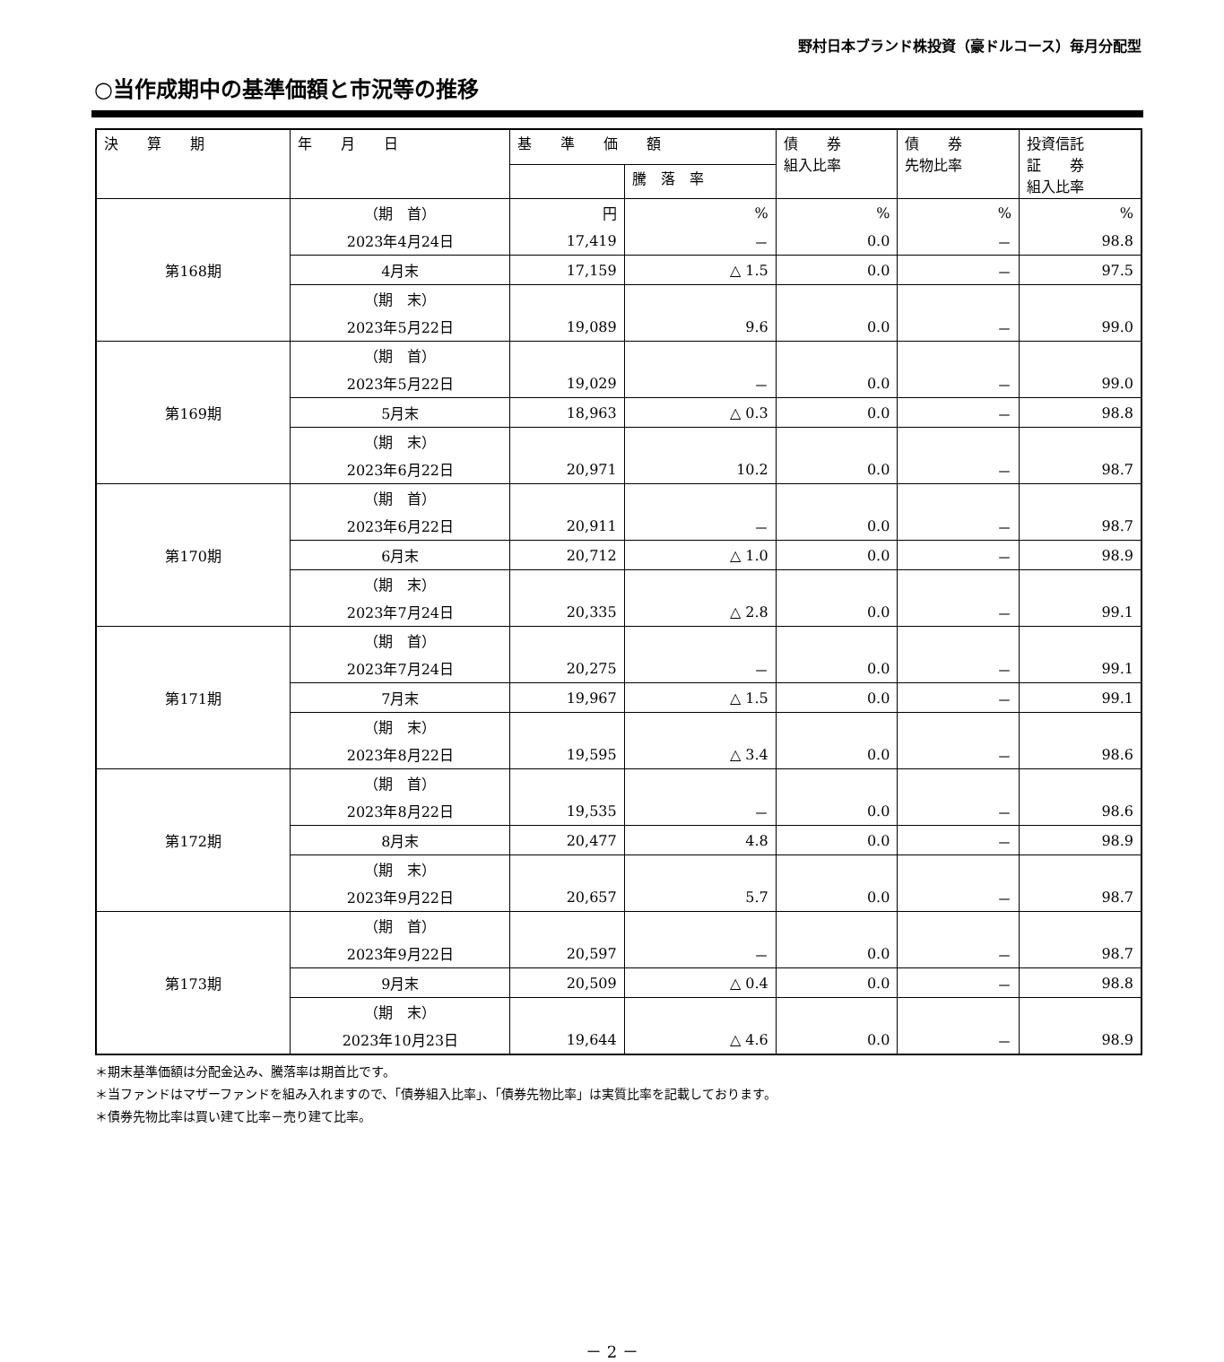野村日本ブランド株投資（豪ドルコース）毎月分配型
○当作成期中の基準価額と市況等の推移
| 決 算 期 | 年 月 日 | 基 準 価 額 | | 債 券 組入比率 | 債 券 先物比率 | 投資信託 証 券 組入比率 |
| --- | --- | --- | --- | --- | --- | --- |
| | | | 騰 落 率 | | | |
| 第168期 | （期 首） | 円 | % | % | % | % |
| | 2023年4月24日 | 17,419 | － | 0.0 | － | 98.8 |
| | 4月末 | 17,159 | △ 1.5 | 0.0 | － | 97.5 |
| | （期 末） | | | | | |
| | 2023年5月22日 | 19,089 | 9.6 | 0.0 | － | 99.0 |
| 第169期 | （期 首） | | | | | |
| | 2023年5月22日 | 19,029 | － | 0.0 | － | 99.0 |
| | 5月末 | 18,963 | △ 0.3 | 0.0 | － | 98.8 |
| | （期 末） | | | | | |
| | 2023年6月22日 | 20,971 | 10.2 | 0.0 | － | 98.7 |
| 第170期 | （期 首） | | | | | |
| | 2023年6月22日 | 20,911 | － | 0.0 | － | 98.7 |
| | 6月末 | 20,712 | △ 1.0 | 0.0 | － | 98.9 |
| | （期 末） | | | | | |
| | 2023年7月24日 | 20,335 | △ 2.8 | 0.0 | － | 99.1 |
| 第171期 | （期 首） | | | | | |
| | 2023年7月24日 | 20,275 | － | 0.0 | － | 99.1 |
| | 7月末 | 19,967 | △ 1.5 | 0.0 | － | 99.1 |
| | （期 末） | | | | | |
| | 2023年8月22日 | 19,595 | △ 3.4 | 0.0 | － | 98.6 |
| 第172期 | （期 首） | | | | | |
| | 2023年8月22日 | 19,535 | － | 0.0 | － | 98.6 |
| | 8月末 | 20,477 | 4.8 | 0.0 | － | 98.9 |
| | （期 末） | | | | | |
| | 2023年9月22日 | 20,657 | 5.7 | 0.0 | － | 98.7 |
| 第173期 | （期 首） | | | | | |
| | 2023年9月22日 | 20,597 | － | 0.0 | － | 98.7 |
| | 9月末 | 20,509 | △ 0.4 | 0.0 | － | 98.8 |
| | （期 末） | | | | | |
| | 2023年10月23日 | 19,644 | △ 4.6 | 0.0 | － | 98.9 |
＊期末基準価額は分配金込み、騰落率は期首比です。
＊当ファンドはマザーファンドを組み入れますので、「債券組入比率」、「債券先物比率」は実質比率を記載しております。
＊債券先物比率は買い建て比率－売り建て比率。
－ 2 －